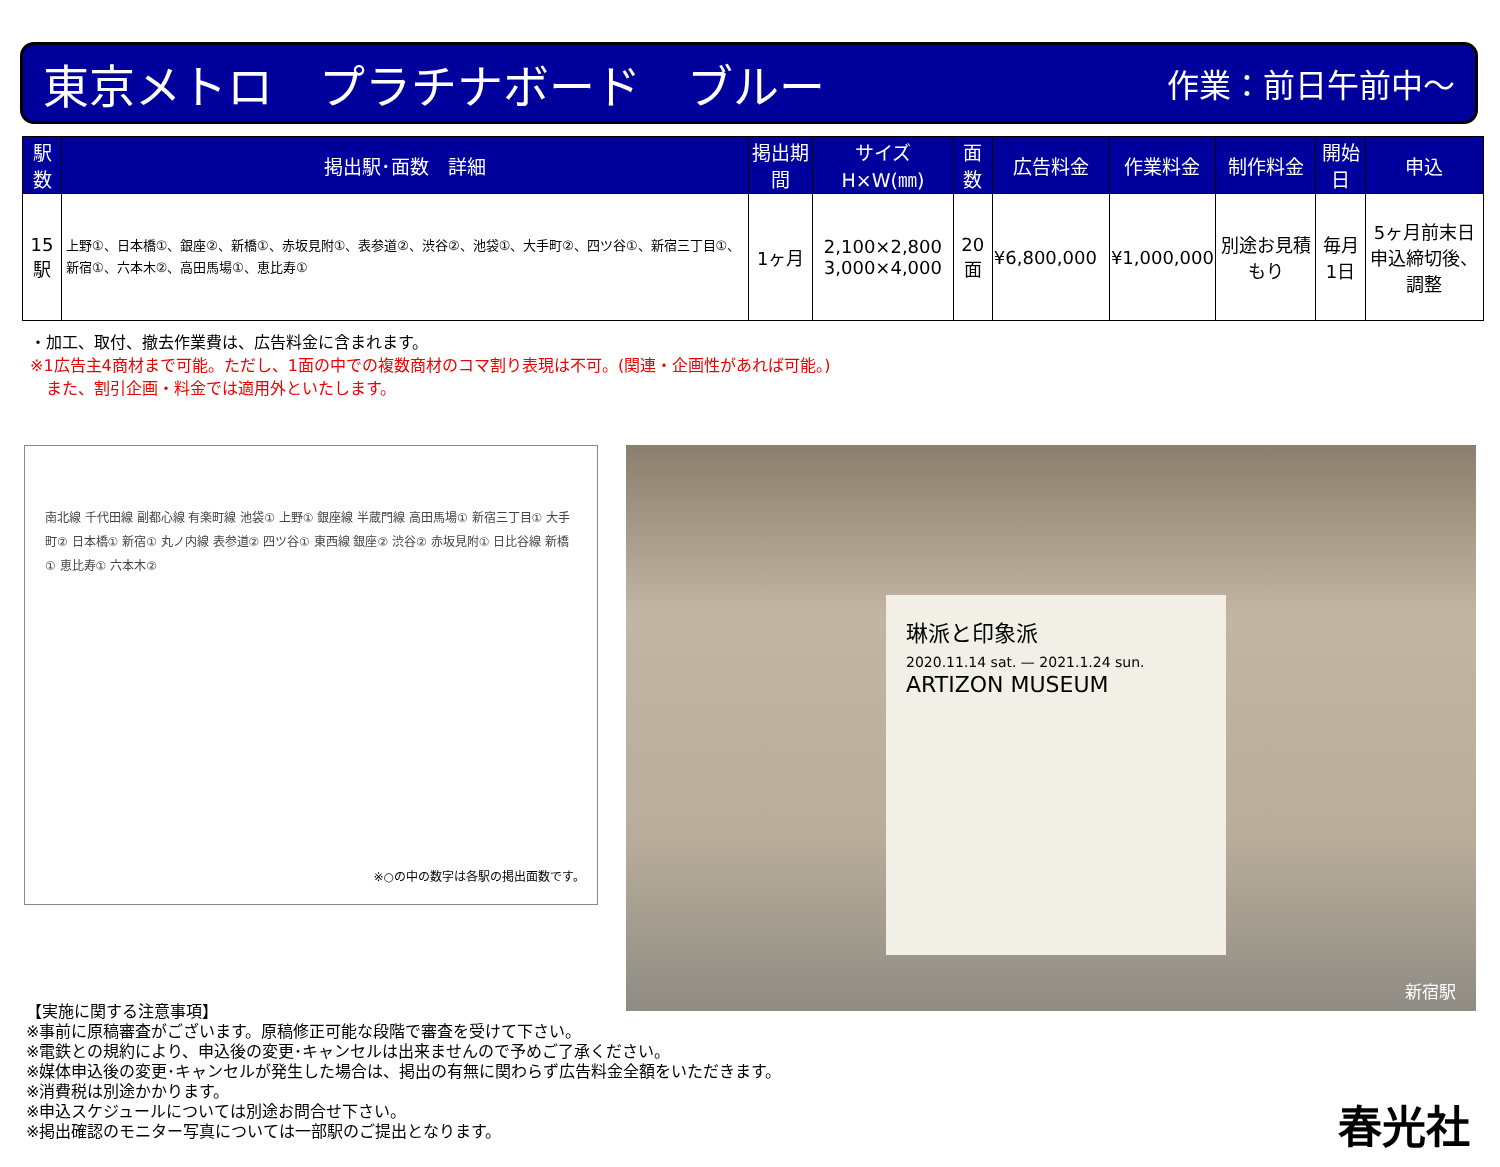東京メトロ　プラチナボード　ブルー 作業：前日午前中～
| 駅数 | 掲出駅･面数 詳細 | 掲出期間 | サイズ H×W(㎜) | 面数 | 広告料金 | 作業料金 | 制作料金 | 開始日 | 申込 |
| --- | --- | --- | --- | --- | --- | --- | --- | --- | --- |
| 15駅 | 上野①、日本橋①、銀座②、新橋①、赤坂見附①、表参道②、渋谷②、池袋①、大手町②、四ツ谷①、新宿三丁目①、新宿①、六本木②、高田馬場①、恵比寿① | 1ヶ月 | 2,100×2,800 3,000×4,000 | 20面 | ¥6,800,000 | ¥1,000,000 | 別途お見積もり | 毎月 1日 | 5ヶ月前末日 申込締切後、調整 |
・加工、取付、撤去作業費は、広告料金に含まれます。
※1広告主4商材まで可能。ただし、1面の中での複数商材のコマ割り表現は不可。(関連・企画性があれば可能。)
　また、割引企画・料金では適用外といたします。
南北線 千代田線 副都心線 有楽町線 池袋① 上野① 銀座線 半蔵門線 高田馬場① 新宿三丁目① 大手町② 日本橋① 新宿① 丸ノ内線 表参道② 四ツ谷① 東西線 銀座② 渋谷② 赤坂見附① 日比谷線 新橋① 恵比寿① 六本木②
※○の中の数字は各駅の掲出面数です。
琳派と印象派
2020.11.14 sat. — 2021.1.24 sun.
ARTIZON MUSEUM
新宿駅
【実施に関する注意事項】
※事前に原稿審査がございます。原稿修正可能な段階で審査を受けて下さい。
※電鉄との規約により、申込後の変更･キャンセルは出来ませんので予めご了承ください。
※媒体申込後の変更･キャンセルが発生した場合は、掲出の有無に関わらず広告料金全額をいただきます。
※消費税は別途かかります。
※申込スケジュールについては別途お問合せ下さい。
※掲出確認のモニター写真については一部駅のご提出となります。
春光社